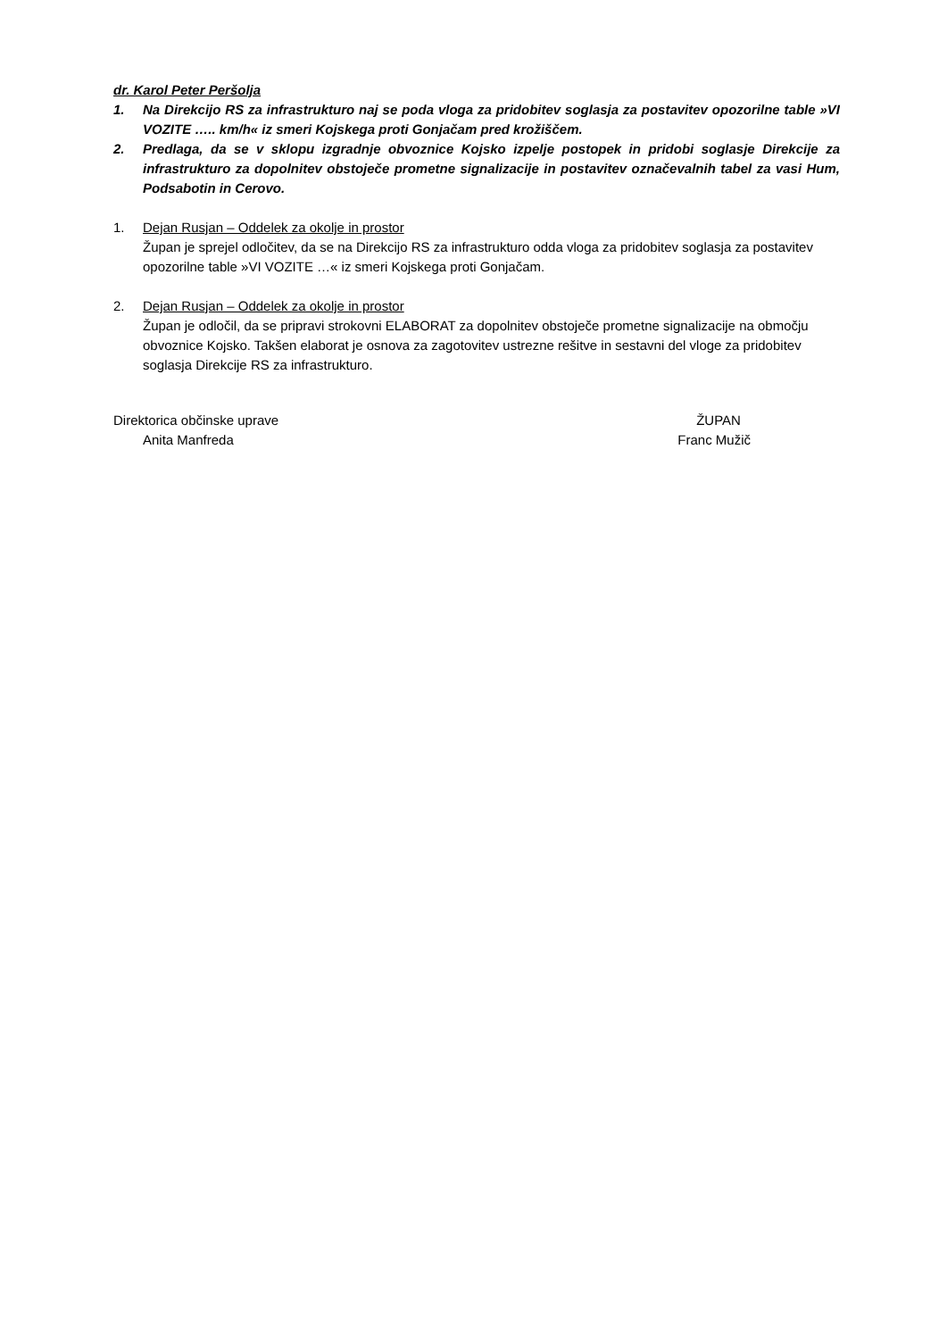dr. Karol Peter Peršolja
1. Na Direkcijo RS za infrastrukturo naj se poda vloga za pridobitev soglasja za postavitev opozorilne table »VI VOZITE ….. km/h« iz smeri Kojskega proti Gonjačam pred krožiščem.
2. Predlaga, da se v sklopu izgradnje obvoznice Kojsko izpelje postopek in pridobi soglasje Direkcije za infrastrukturo za dopolnitev obstoječe prometne signalizacije in postavitev označevalnih tabel za vasi Hum, Podsabotin in Cerovo.
1. Dejan Rusjan – Oddelek za okolje in prostor
Župan je sprejel odločitev, da se na Direkcijo RS za infrastrukturo odda vloga za pridobitev soglasja za postavitev opozorilne table »VI VOZITE …« iz smeri Kojskega proti Gonjačam.
2. Dejan Rusjan – Oddelek za okolje in prostor
Župan je odločil, da se pripravi strokovni ELABORAT za dopolnitev obstoječe prometne signalizacije na območju obvoznice Kojsko. Takšen elaborat je osnova za zagotovitev ustrezne rešitve in sestavni del vloge za pridobitev soglasja Direkcije RS za infrastrukturo.
Direktorica občinske uprave
Anita Manfreda
ŽUPAN
Franc Mužič